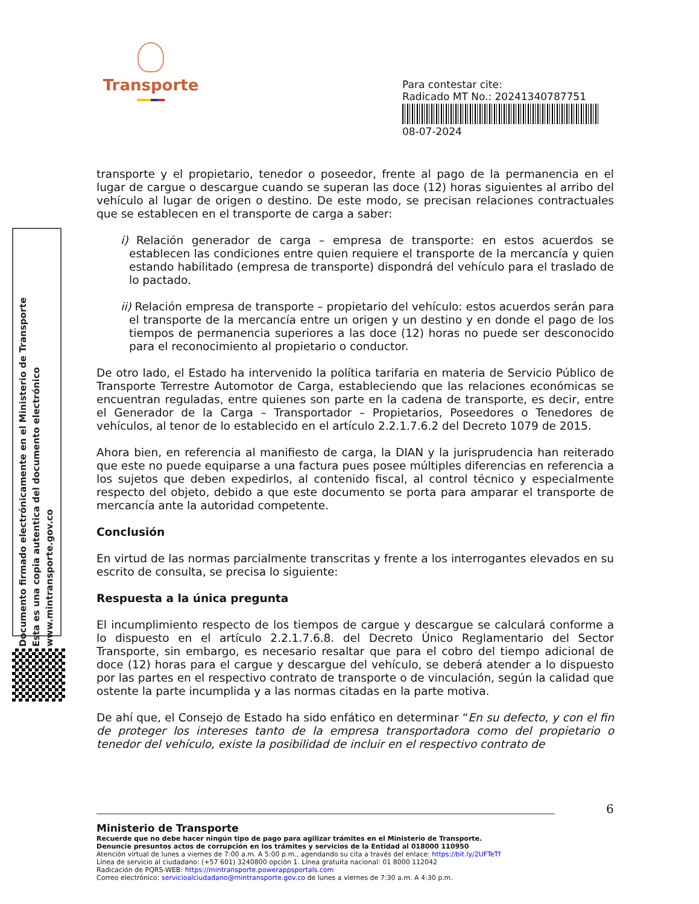Transporte
Para contestar cite:
Radicado MT No.: 20241340787751
08-07-2024
transporte y el propietario, tenedor o poseedor, frente al pago de la permanencia en el lugar de cargue o descargue cuando se superan las doce (12) horas siguientes al arribo del vehículo al lugar de origen o destino. De este modo, se precisan relaciones contractuales que se establecen en el transporte de carga a saber:
i) Relación generador de carga – empresa de transporte: en estos acuerdos se establecen las condiciones entre quien requiere el transporte de la mercancía y quien estando habilitado (empresa de transporte) dispondrá del vehículo para el traslado de lo pactado.
ii) Relación empresa de transporte – propietario del vehículo: estos acuerdos serán para el transporte de la mercancía entre un origen y un destino y en donde el pago de los tiempos de permanencia superiores a las doce (12) horas no puede ser desconocido para el reconocimiento al propietario o conductor.
De otro lado, el Estado ha intervenido la política tarifaria en materia de Servicio Público de Transporte Terrestre Automotor de Carga, estableciendo que las relaciones económicas se encuentran reguladas, entre quienes son parte en la cadena de transporte, es decir, entre el Generador de la Carga – Transportador – Propietarios, Poseedores o Tenedores de vehículos, al tenor de lo establecido en el artículo 2.2.1.7.6.2 del Decreto 1079 de 2015.
Ahora bien, en referencia al manifiesto de carga, la DIAN y la jurisprudencia han reiterado que este no puede equiparse a una factura pues posee múltiples diferencias en referencia a los sujetos que deben expedirlos, al contenido fiscal, al control técnico y especialmente respecto del objeto, debido a que este documento se porta para amparar el transporte de mercancía ante la autoridad competente.
Conclusión
En virtud de las normas parcialmente transcritas y frente a los interrogantes elevados en su escrito de consulta, se precisa lo siguiente:
Respuesta a la única pregunta
El incumplimiento respecto de los tiempos de cargue y descargue se calculará conforme a lo dispuesto en el artículo 2.2.1.7.6.8. del Decreto Único Reglamentario del Sector Transporte, sin embargo, es necesario resaltar que para el cobro del tiempo adicional de doce (12) horas para el cargue y descargue del vehículo, se deberá atender a lo dispuesto por las partes en el respectivo contrato de transporte o de vinculación, según la calidad que ostente la parte incumplida y a las normas citadas en la parte motiva.
De ahí que, el Consejo de Estado ha sido enfático en determinar “En su defecto, y con el fin de proteger los intereses tanto de la empresa transportadora como del propietario o tenedor del vehículo, existe la posibilidad de incluir en el respectivo contrato de
6
Ministerio de Transporte
Recuerde que no debe hacer ningún tipo de pago para agilizar trámites en el Ministerio de Transporte.
Denuncie presuntos actos de corrupción en los trámites y servicios de la Entidad al 018000 110950
Atención virtual de lunes a viernes de 7:00 a.m. A 5:00 p.m., agendando su cita a través del enlace: https://bit.ly/2UFTeTf
Línea de servicio al ciudadano: (+57 601) 3240800 opción 1. Línea gratuita nacional: 01 8000 112042
Radicación de PQRS-WEB: https://mintransporte.powerappsportals.com
Correo electrónico: servicioalciudadano@mintransporte.gov.co de lunes a viernes de 7:30 a.m. A 4:30 p.m.
Documento firmado electrónicamente en el Ministerio de Transporte
Esta es una copia autentica del documento electrónico
www.mintransporte.gov.co